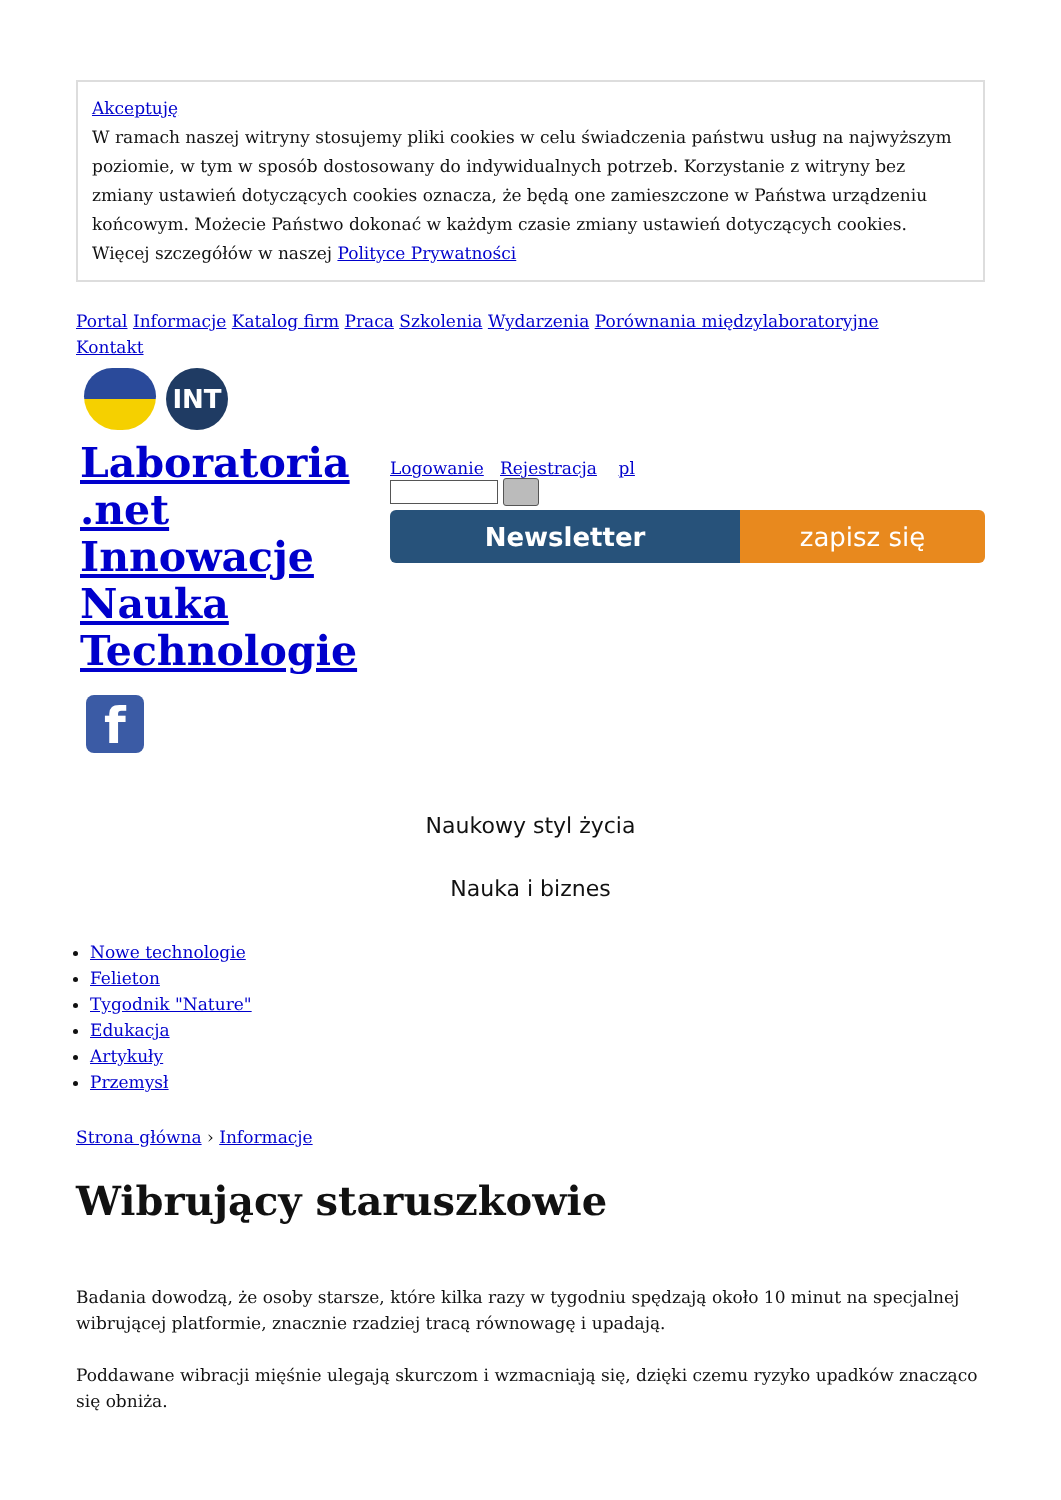Akceptuję
W ramach naszej witryny stosujemy pliki cookies w celu świadczenia państwu usług na najwyższym poziomie, w tym w sposób dostosowany do indywidualnych potrzeb. Korzystanie z witryny bez zmiany ustawień dotyczących cookies oznacza, że będą one zamieszczone w Państwa urządzeniu końcowym. Możecie Państwo dokonać w każdym czasie zmiany ustawień dotyczących cookies. Więcej szczegółów w naszej Polityce Prywatności
Portal Informacje Katalog firm Praca Szkolenia Wydarzenia Porównania międzylaboratoryjne
Kontakt
INT
Laboratoria
.net
Innowacje
Nauka
Technologie
f
Logowanie Rejestracja pl
Newsletter zapisz się
Naukowy styl życia
Nauka i biznes
Nowe technologie
Felieton
Tygodnik "Nature"
Edukacja
Artykuły
Przemysł
Strona główna › Informacje
Wibrujący staruszkowie
Badania dowodzą, że osoby starsze, które kilka razy w tygodniu spędzają około 10 minut na specjalnej wibrującej platformie, znacznie rzadziej tracą równowagę i upadają.
Poddawane wibracji mięśnie ulegają skurczom i wzmacniają się, dzięki czemu ryzyko upadków znacząco się obniża.